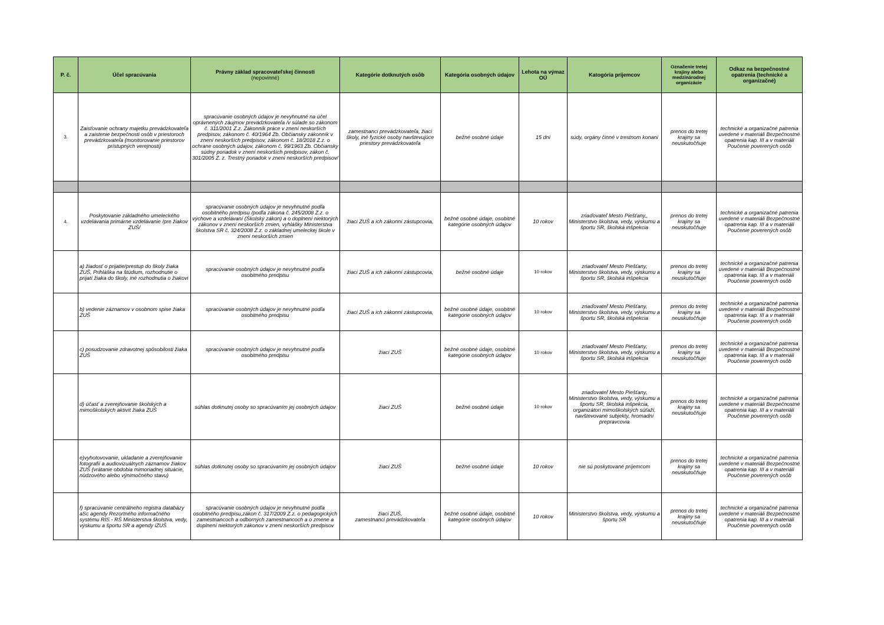| P. č. | Účel spracúvania | Právny základ spracovateľskej činnosti (nepovinné) | Kategórie dotknutých osôb | Kategória osobných údajov | Lehota na výmaz OÚ | Katogória príjemcov | Označenie tretej krajiny alebo medzinárodnej organizácie | Odkaz na bezpečnostné opatrenia (technické a organizačné) |
| --- | --- | --- | --- | --- | --- | --- | --- | --- |
| 3. | Zaisťovanie ochrany majetku prevádzkovateľa a zaistenie bezpečnosti osôb v priestoroch prevádzkovateľa (monitorovanie priestorov prístupných verejnosti) | spracúvanie osobných údajov je nevyhnutné na účel oprávnených záujmov prevádzkovateľa /v súlade so zákonom č. 311/2001 Z.z. Zákonník práce v znení neskorších predpisov, zákonom č. 40/1964 Zb. Občiansky zákonník v znení neskorších predpisov, zákonom č. 18/2018 Z.z. o ochrane osobných údajov, zákonom č. 99/1963 Zb. Občiansky súdny poriadok v znení neskorších predpisov, zákon č. 301/2005 Z. z. Trestný poriadok v znení neskorších predpisov/ | zamestnanci prevádzkovateľa, žiaci školy, iné fyzické osoby navštevujúce priestory prevádzkovateľa | bežné osobné údaje | 15 dní | súdy, orgány činné v trestnom konaní | prenos do tretej krajiny sa neuskutočňuje | technické a organizačné patrenia uvedené v materiáli Bezpečnostné opatrenia kap. III a v materiáli Poučenie poverených osôb |
| 4. | Poskytovanie základného umeleckého vzdelávania primárne vzdelávanie /pre žiakov ZUŠ/ | spracúvanie osobných údajov je nevyhnutné podľa osobitného predpisu /podľa zákona č. 245/2008 Z.z. o výchove a vzdelávaní (Školský zákon) a o doplnení niektorých zákonov v znení neskorších zmien, vyhlášky Ministerstva školstva SR č. 324/2008 Z.z. o základnej umeleckej škole v znení neskorších zmien | žiaci ZUŠ a ich zákonní zástupcovia, | bežné osobné údaje, osobitné kategórie osobných údajov | 10 rokov | zriaďovateľ Mesto Piešťany,, Ministerstvo školstva, vedy, výskumu a športu SR, školská inšpekcia | prenos do tretej krajiny sa neuskutočňuje | technické a organizačné patrenia uvedené v materiáli Bezpečnostné opatrenia kap. III a v materiáli Poučenie poverených osôb |
| | a) žiadosť o prijatie/prestup do školy žiaka ZUŠ, Prihláška na štúdium, rozhodnutie o prijatí žiaka do školy, iné rozhodnutia o žiakovi | spracúvanie osobných údajov je nevyhnutné podľa osobitného predpisu | žiaci ZUŠ a ich zákonní zástupcovia, | bežné osobné údaje | 10 rokov | zriaďovateľ Mesto Piešťany, Ministerstvo školstva, vedy, výskumu a športu SR, školská inšpekcia | prenos do tretej krajiny sa neuskutočňuje | technické a organizačné patrenia uvedené v materiáli Bezpečnostné opatrenia kap. III a v materiáli Poučenie poverených osôb |
| | b) vedenie záznamov v osobnom spise žiaka ZUŠ | spracúvanie osobných údajov je nevyhnutné podľa osobitného predpisu | žiaci ZUŠ a ich zákonní zástupcovia, | bežné osobné údaje, osobitné kategórie osobných údajov | 10 rokov | zriaďovateľ Mesto Piešťany, Ministerstvo školstva, vedy, výskumu a športu SR, školská inšpekcia | prenos do tretej krajiny sa neuskutočňuje | technické a organizačné patrenia uvedené v materiáli Bezpečnostné opatrenia kap. III a v materiáli Poučenie poverených osôb |
| | c) posudzovanie zdravotnej spôsobilosti žiaka ZUŠ | spracúvanie osobných údajov je nevyhnutné podľa osobitného predpisu | žiaci ZUŠ | bežné osobné údaje, osobitné kategórie osobných údajov | 10 rokov | zriaďovateľ Mesto Piešťany, Ministerstvo školstva, vedy, výskumu a športu SR, školská inšpekcia | prenos do tretej krajiny sa neuskutočňuje | technické a organizačné patrenia uvedené v materiáli Bezpečnostné opatrenia kap. III a v materiáli Poučenie poverených osôb |
| | d) účasť a zverejňovanie školských a mimoškolských aktivít žiaka ZUŠ | súhlas dotknutej osoby so spracúvaním jej osobných údajov | žiaci ZUŠ | bežné osobné údaje | 10 rokov | zriaďovateľ Mesto Piešťany, Ministerstvo školstva, vedy, výskumu a športu SR, školská inšpekcia, organizátori mimoškolských súťaží, navštevované subjekty, hromadní prepravcovia | prenos do tretej krajiny sa neuskutočňuje | technické a organizačné patrenia uvedené v materiáli Bezpečnostné opatrenia kap. III a v materiáli Poučenie poverených osôb |
| | e)vyhotovovanie, ukladanie a zverejňovanie fotografií a audiovizuálnych záznamov žiakov ZUŠ (vrátanie obdobia mimoriadnej situácie, núdzového alebo výnimočného stavu) | súhlas dotknutej osoby so spracúvaním jej osobných údajov | žiaci ZUŠ | bežné osobné údaje | 10 rokov | nie sú poskytované príjemcom | prenos do tretej krajiny sa neuskutočňuje | technické a organizačné patrenia uvedené v materiáli Bezpečnostné opatrenia kap. III a v materiáli Poučenie poverených osôb |
| | f) spracúvanie centrálneho registra databázy aSc agendy Rezortného informačného systému RIS - RŠ Ministerstva školstva, vedy, výskumu a športu SR a agendy iZUŠ | spracúvanie osobných údajov je nevyhnutné podľa osobitného predpisu,zákon č. 317/2009 Z.z. o pedagogických zamestnancoch a odborných zamestnancoch a o zmene a doplnení niektorých zákonov v znení neskorších predpisov | žiaci ZUŠ, zamestnanci prevádzkovateľa | bežné osobné údaje, osobitné kategórie osobných údajov | 10 rokov | Ministerstvo školstva, vedy, výskumu a športu SR | prenos do tretej krajiny sa neuskutočňuje | technické a organizačné patrenia uvedené v materiáli Bezpečnostné opatrenia kap. III a v materiáli Poučenie poverených osôb |